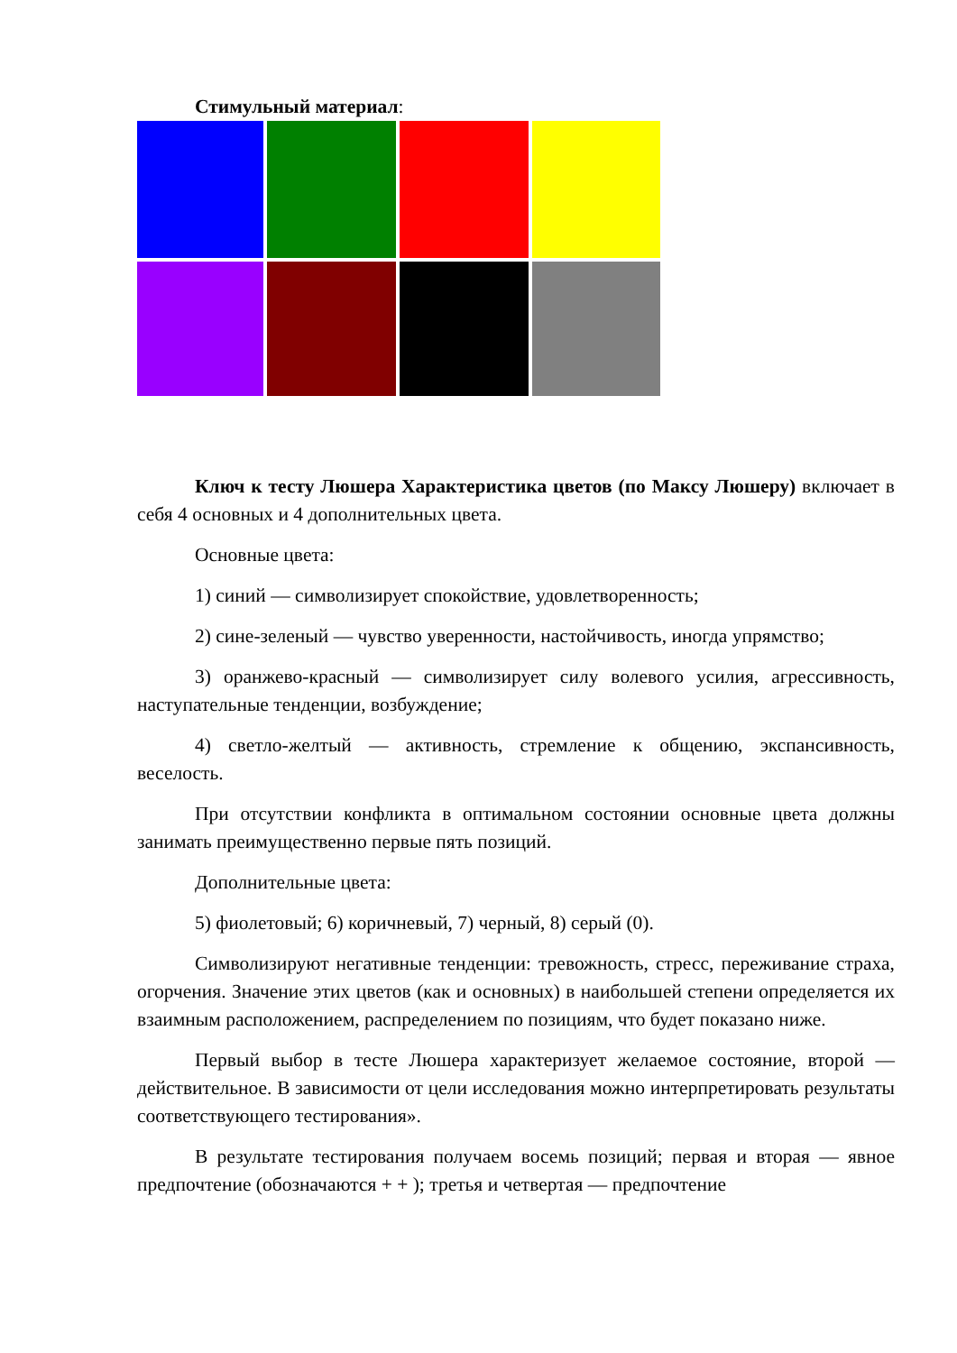Стимульный материал:
Ключ к тесту Люшера Характеристика цветов (по Максу Люшеру) включает в себя 4 основных и 4 дополнительных цвета.
Основные цвета:
1) синий — символизирует спокойствие, удовлетворенность;
2) сине-зеленый — чувство уверенности, настойчивость, иногда упрямство;
3) оранжево-красный — символизирует силу волевого усилия, агрессивность, наступательные тенденции, возбуждение;
4) светло-желтый — активность, стремление к общению, экспансивность, веселость.
При отсутствии конфликта в оптимальном состоянии основные цвета должны занимать преимущественно первые пять позиций.
Дополнительные цвета:
5) фиолетовый; 6) коричневый, 7) черный, 8) серый (0).
Символизируют негативные тенденции: тревожность, стресс, переживание страха, огорчения. Значение этих цветов (как и основных) в наибольшей степени определяется их взаимным расположением, распределением по позициям, что будет показано ниже.
Первый выбор в тесте Люшера характеризует желаемое состояние, второй — действительное. В зависимости от цели исследования можно интерпретировать результаты соответствующего тестирования».
В результате тестирования получаем восемь позиций; первая и вторая — явное предпочтение (обозначаются + + ); третья и четвертая — предпочтение